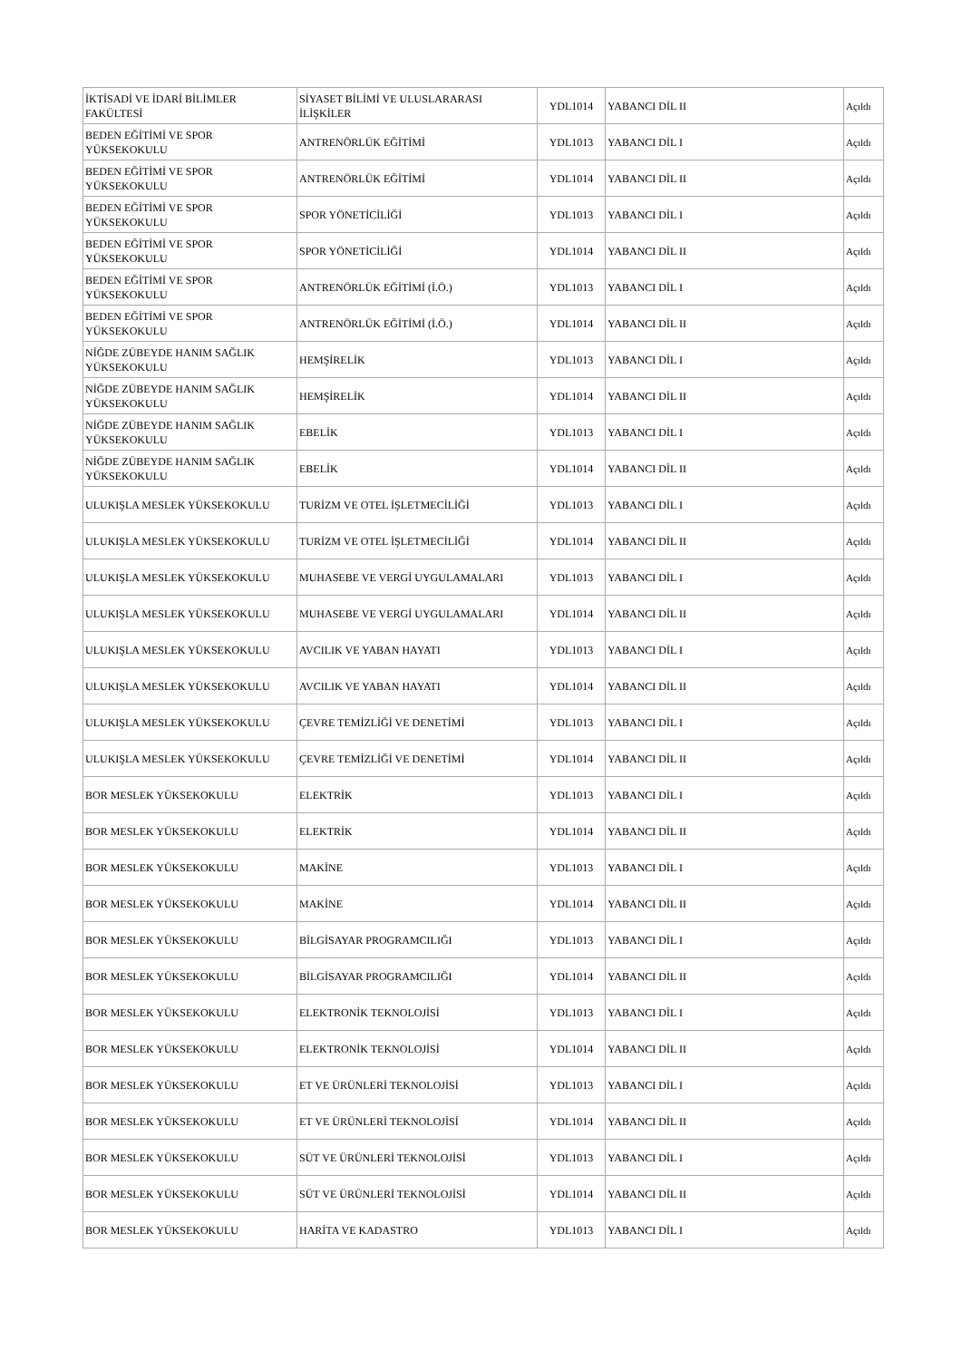| İKTİSADİ VE İDARİ BİLİMLER FAKÜLTESİ | SİYASET BİLİMİ VE ULUSLARARASI İLİŞKİLER | YDL1014 | YABANCI DİL II | Açıldı |
| BEDEN EĞİTİMİ VE SPOR YÜKSEKOKULU | ANTRENÖRLÜK EĞİTİMİ | YDL1013 | YABANCI DİL I | Açıldı |
| BEDEN EĞİTİMİ VE SPOR YÜKSEKOKULU | ANTRENÖRLÜK EĞİTİMİ | YDL1014 | YABANCI DİL II | Açıldı |
| BEDEN EĞİTİMİ VE SPOR YÜKSEKOKULU | SPOR YÖNETİCİLİĞİ | YDL1013 | YABANCI DİL I | Açıldı |
| BEDEN EĞİTİMİ VE SPOR YÜKSEKOKULU | SPOR YÖNETİCİLİĞİ | YDL1014 | YABANCI DİL II | Açıldı |
| BEDEN EĞİTİMİ VE SPOR YÜKSEKOKULU | ANTRENÖRLÜK EĞİTİMİ (İ.Ö.) | YDL1013 | YABANCI DİL I | Açıldı |
| BEDEN EĞİTİMİ VE SPOR YÜKSEKOKULU | ANTRENÖRLÜK EĞİTİMİ (İ.Ö.) | YDL1014 | YABANCI DİL II | Açıldı |
| NİĞDE ZÜBEYDE HANIM SAĞLIK YÜKSEKOKULU | HEMŞİRELİK | YDL1013 | YABANCI DİL I | Açıldı |
| NİĞDE ZÜBEYDE HANIM SAĞLIK YÜKSEKOKULU | HEMŞİRELİK | YDL1014 | YABANCI DİL II | Açıldı |
| NİĞDE ZÜBEYDE HANIM SAĞLIK YÜKSEKOKULU | EBELİK | YDL1013 | YABANCI DİL I | Açıldı |
| NİĞDE ZÜBEYDE HANIM SAĞLIK YÜKSEKOKULU | EBELİK | YDL1014 | YABANCI DİL II | Açıldı |
| ULUKIŞLA MESLEK YÜKSEKOKULU | TURİZM VE OTEL İŞLETMECİLİĞİ | YDL1013 | YABANCI DİL I | Açıldı |
| ULUKIŞLA MESLEK YÜKSEKOKULU | TURİZM VE OTEL İŞLETMECİLİĞİ | YDL1014 | YABANCI DİL II | Açıldı |
| ULUKIŞLA MESLEK YÜKSEKOKULU | MUHASEBE VE VERGİ UYGULAMALARI | YDL1013 | YABANCI DİL I | Açıldı |
| ULUKIŞLA MESLEK YÜKSEKOKULU | MUHASEBE VE VERGİ UYGULAMALARI | YDL1014 | YABANCI DİL II | Açıldı |
| ULUKIŞLA MESLEK YÜKSEKOKULU | AVCILIK VE YABAN HAYATI | YDL1013 | YABANCI DİL I | Açıldı |
| ULUKIŞLA MESLEK YÜKSEKOKULU | AVCILIK VE YABAN HAYATI | YDL1014 | YABANCI DİL II | Açıldı |
| ULUKIŞLA MESLEK YÜKSEKOKULU | ÇEVRE TEMİZLİĞİ VE DENETİMİ | YDL1013 | YABANCI DİL I | Açıldı |
| ULUKIŞLA MESLEK YÜKSEKOKULU | ÇEVRE TEMİZLİĞİ VE DENETİMİ | YDL1014 | YABANCI DİL II | Açıldı |
| BOR MESLEK YÜKSEKOKULU | ELEKTRİK | YDL1013 | YABANCI DİL I | Açıldı |
| BOR MESLEK YÜKSEKOKULU | ELEKTRİK | YDL1014 | YABANCI DİL II | Açıldı |
| BOR MESLEK YÜKSEKOKULU | MAKİNE | YDL1013 | YABANCI DİL I | Açıldı |
| BOR MESLEK YÜKSEKOKULU | MAKİNE | YDL1014 | YABANCI DİL II | Açıldı |
| BOR MESLEK YÜKSEKOKULU | BİLGİSAYAR PROGRAMCILIĞI | YDL1013 | YABANCI DİL I | Açıldı |
| BOR MESLEK YÜKSEKOKULU | BİLGİSAYAR PROGRAMCILIĞI | YDL1014 | YABANCI DİL II | Açıldı |
| BOR MESLEK YÜKSEKOKULU | ELEKTRONİK TEKNOLOJİSİ | YDL1013 | YABANCI DİL I | Açıldı |
| BOR MESLEK YÜKSEKOKULU | ELEKTRONİK TEKNOLOJİSİ | YDL1014 | YABANCI DİL II | Açıldı |
| BOR MESLEK YÜKSEKOKULU | ET VE ÜRÜNLERİ TEKNOLOJİSİ | YDL1013 | YABANCI DİL I | Açıldı |
| BOR MESLEK YÜKSEKOKULU | ET VE ÜRÜNLERİ TEKNOLOJİSİ | YDL1014 | YABANCI DİL II | Açıldı |
| BOR MESLEK YÜKSEKOKULU | SÜT VE ÜRÜNLERİ TEKNOLOJİSİ | YDL1013 | YABANCI DİL I | Açıldı |
| BOR MESLEK YÜKSEKOKULU | SÜT VE ÜRÜNLERİ TEKNOLOJİSİ | YDL1014 | YABANCI DİL II | Açıldı |
| BOR MESLEK YÜKSEKOKULU | HARİTA VE KADASTRO | YDL1013 | YABANCI DİL I | Açıldı |